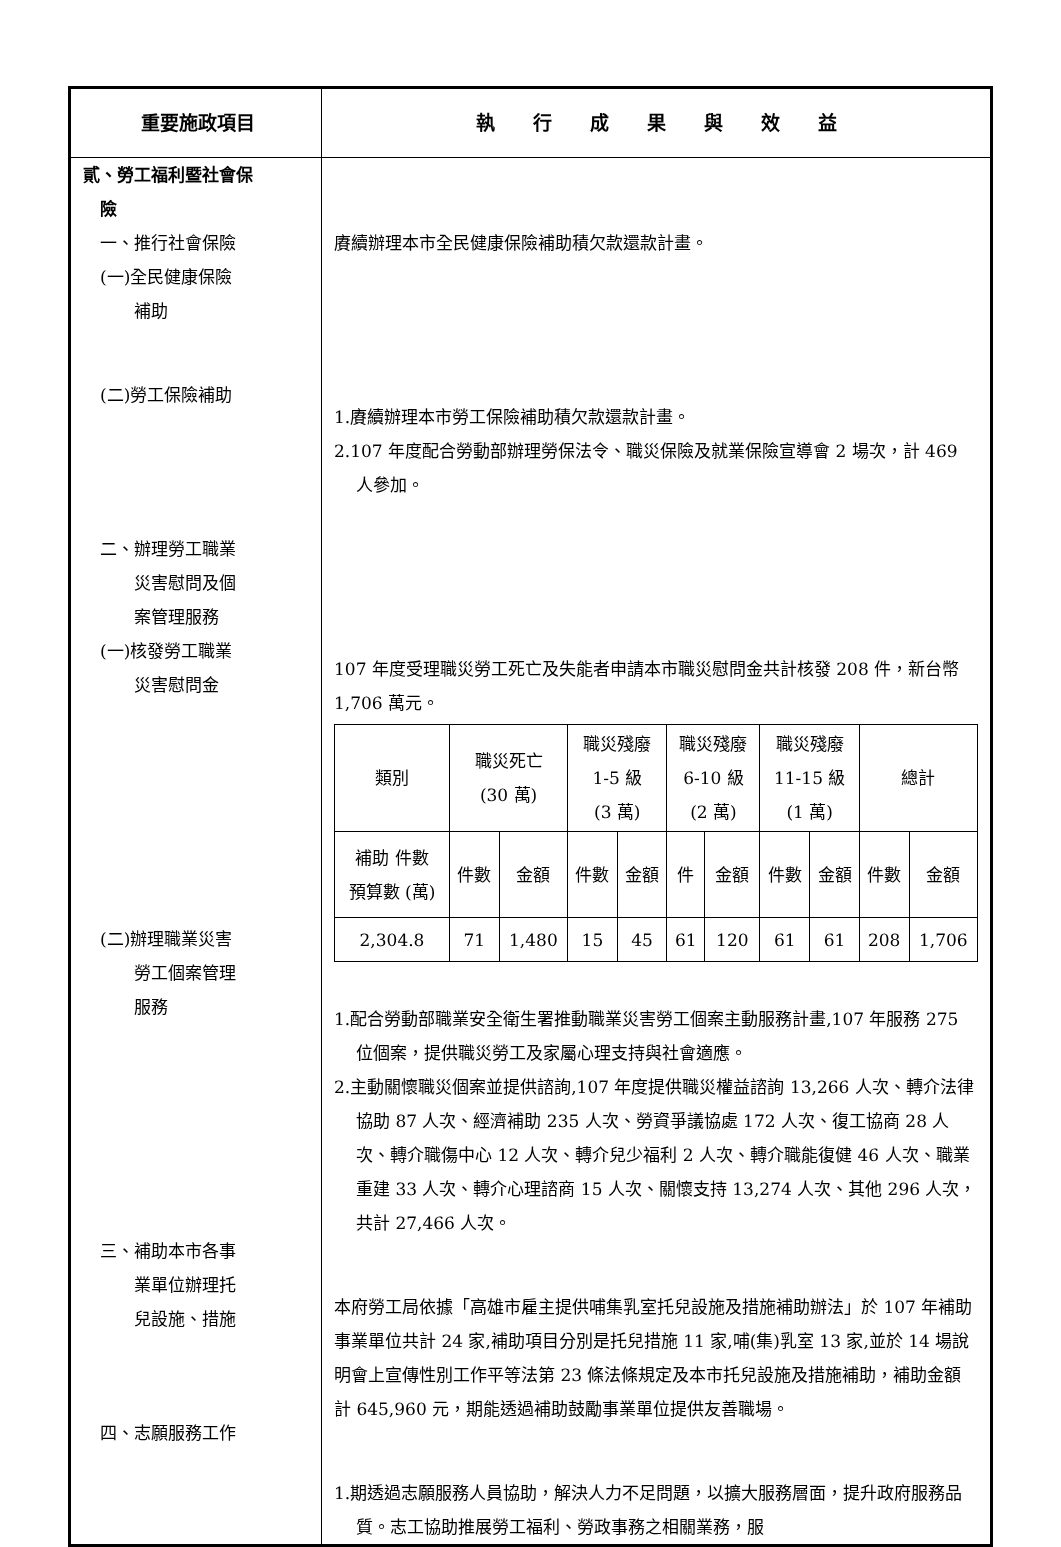| 重要施政項目 | 執 行 成 果 與 效 益 |
| --- | --- |
| 貳、勞工福利暨社會保 險 一、推行社會保險 (一)全民健康保險 補助 (二)勞工保險補助 二、辦理勞工職業 災害慰問及個 案管理服務 (一)核發勞工職業 災害慰問金 (二)辦理職業災害 勞工個案管理 服務 三、補助本市各事 業單位辦理托 兒設施、措施 四、志願服務工作 | 賡續辦理本市全民健康保險補助積欠款還款計畫。 1.賡續辦理本市勞工保險補助積欠款還款計畫。 2.107 年度配合勞動部辦理勞保法令、職災保險及就業保險宣導會 2 場次，計 469 人參加。 107 年度受理職災勞工死亡及失能者申請本市職災慰問金共計核發 208 件，新台幣 1,706 萬元。 / 類別 / 職災死亡 (30 萬) / / 職災殘廢 1-5 級 (3 萬) / / 職災殘廢 6-10 級 (2 萬) / / 職災殘廢 11-15 級 (1 萬) / / 總計 / / / 補助 件數 預算數 (萬) / 件數 / 金額 / 件數 / 金額 / 件 / 金額 / 件數 / 金額 / 件數 / 金額 / / 2,304.8 / 71 / 1,480 / 15 / 45 / 61 / 120 / 61 / 61 / 208 / 1,706 / 1.配合勞動部職業安全衛生署推動職業災害勞工個案主動服務計畫,107 年服務 275 位個案，提供職災勞工及家屬心理支持與社會適應。 2.主動關懷職災個案並提供諮詢,107 年度提供職災權益諮詢 13,266 人次、轉介法律協助 87 人次、經濟補助 235 人次、勞資爭議協處 172 人次、復工協商 28 人次、轉介職傷中心 12 人次、轉介兒少福利 2 人次、轉介職能復健 46 人次、職業重建 33 人次、轉介心理諮商 15 人次、關懷支持 13,274 人次、其他 296 人次，共計 27,466 人次。 本府勞工局依據「高雄市雇主提供哺集乳室托兒設施及措施補助辦法」於 107 年補助事業單位共計 24 家,補助項目分別是托兒措施 11 家,哺(集)乳室 13 家,並於 14 場說明會上宣傳性別工作平等法第 23 條法條規定及本市托兒設施及措施補助，補助金額計 645,960 元，期能透過補助鼓勵事業單位提供友善職場。 1.期透過志願服務人員協助，解決人力不足問題，以擴大服務層面，提升政府服務品質。志工協助推展勞工福利、勞政事務之相關業務，服 |